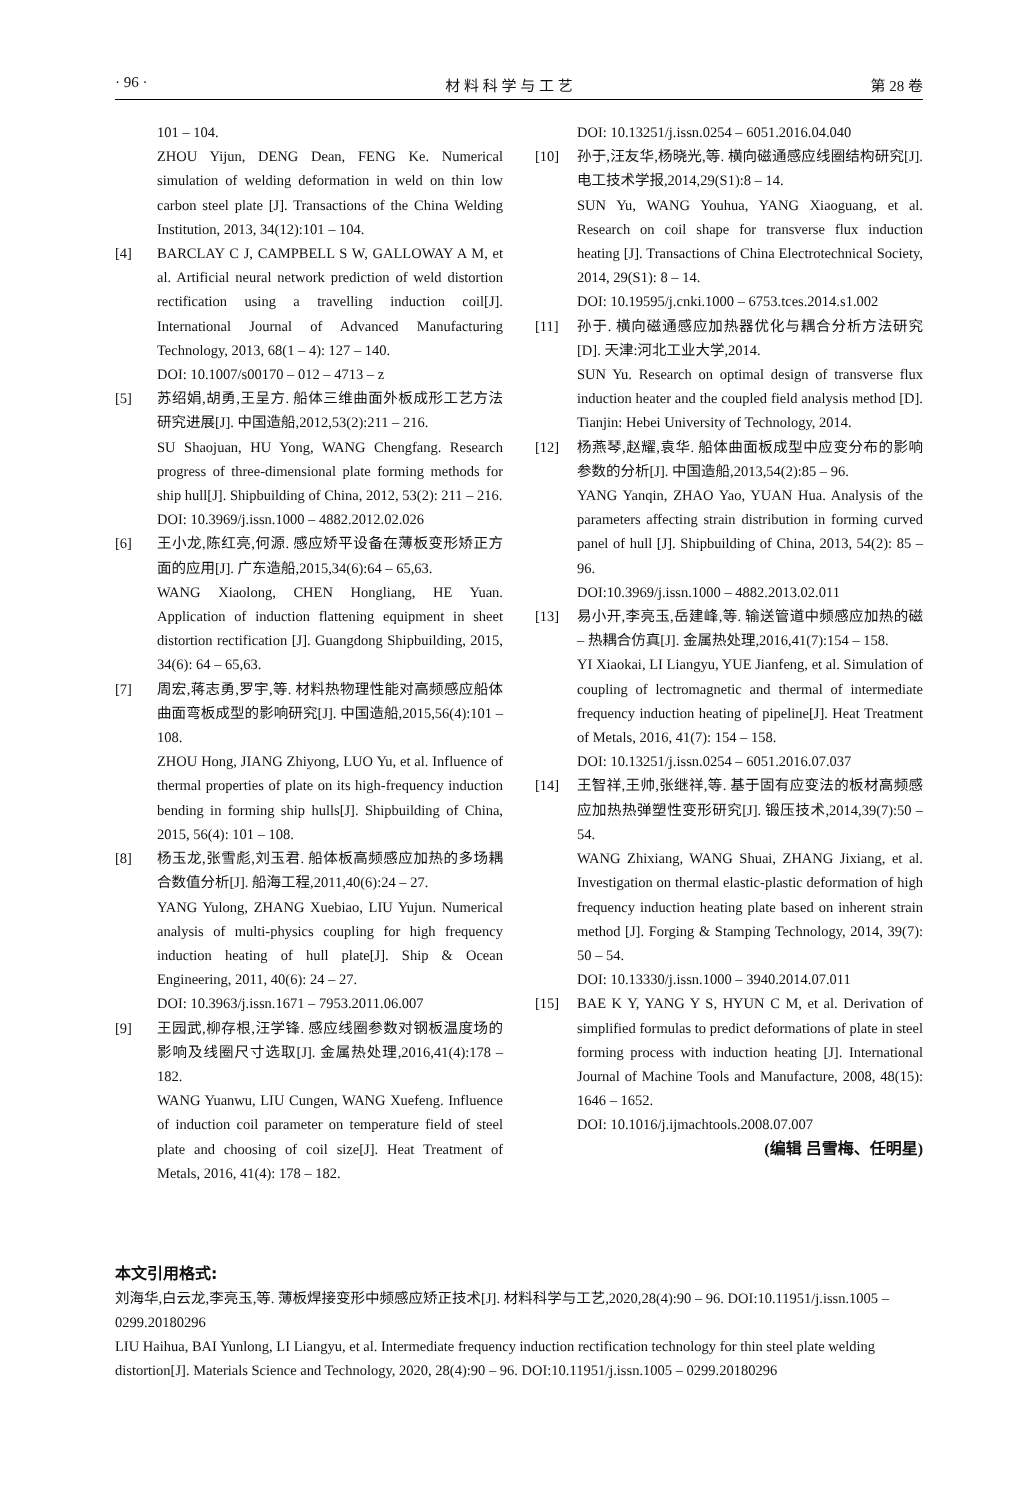· 96 · 材 料 科 学 与 工 艺 第 28 卷
101 – 104.
ZHOU Yijun, DENG Dean, FENG Ke. Numerical simulation of welding deformation in weld on thin low carbon steel plate [J]. Transactions of the China Welding Institution, 2013, 34(12):101 – 104.
[4] BARCLAY C J, CAMPBELL S W, GALLOWAY A M, et al. Artificial neural network prediction of weld distortion rectification using a travelling induction coil[J]. International Journal of Advanced Manufacturing Technology, 2013, 68(1 – 4): 127 – 140.
DOI: 10.1007/s00170 – 012 – 4713 – z
[5] 苏绍娟,胡勇,王呈方. 船体三维曲面外板成形工艺方法研究进展[J]. 中国造船,2012,53(2):211 – 216.
SU Shaojuan, HU Yong, WANG Chengfang. Research progress of three-dimensional plate forming methods for ship hull[J]. Shipbuilding of China, 2012, 53(2): 211 – 216.
DOI: 10.3969/j.issn.1000 – 4882.2012.02.026
[6] 王小龙,陈红亮,何源. 感应矫平设备在薄板变形矫正方面的应用[J]. 广东造船,2015,34(6):64 – 65,63.
WANG Xiaolong, CHEN Hongliang, HE Yuan. Application of induction flattening equipment in sheet distortion rectification [J]. Guangdong Shipbuilding, 2015, 34(6): 64 – 65,63.
[7] 周宏,蒋志勇,罗宇,等. 材料热物理性能对高频感应船体曲面弯板成型的影响研究[J]. 中国造船,2015,56(4):101 – 108.
ZHOU Hong, JIANG Zhiyong, LUO Yu, et al. Influence of thermal properties of plate on its high-frequency induction bending in forming ship hulls[J]. Shipbuilding of China, 2015, 56(4): 101 – 108.
[8] 杨玉龙,张雪彪,刘玉君. 船体板高频感应加热的多场耦合数值分析[J]. 船海工程,2011,40(6):24 – 27.
YANG Yulong, ZHANG Xuebiao, LIU Yujun. Numerical analysis of multi-physics coupling for high frequency induction heating of hull plate[J]. Ship & Ocean Engineering, 2011, 40(6): 24 – 27.
DOI: 10.3963/j.issn.1671 – 7953.2011.06.007
[9] 王园武,柳存根,汪学锋. 感应线圈参数对钢板温度场的影响及线圈尺寸选取[J]. 金属热处理,2016,41(4):178 – 182.
WANG Yuanwu, LIU Cungen, WANG Xuefeng. Influence of induction coil parameter on temperature field of steel plate and choosing of coil size[J]. Heat Treatment of Metals, 2016, 41(4): 178 – 182.
DOI: 10.13251/j.issn.0254 – 6051.2016.04.040
[10] 孙于,汪友华,杨晓光,等. 横向磁通感应线圈结构研究[J]. 电工技术学报,2014,29(S1):8 – 14.
SUN Yu, WANG Youhua, YANG Xiaoguang, et al. Research on coil shape for transverse flux induction heating [J]. Transactions of China Electrotechnical Society, 2014, 29(S1): 8 – 14.
DOI: 10.19595/j.cnki.1000 – 6753.tces.2014.s1.002
[11] 孙于. 横向磁通感应加热器优化与耦合分析方法研究[D]. 天津:河北工业大学,2014.
SUN Yu. Research on optimal design of transverse flux induction heater and the coupled field analysis method [D]. Tianjin: Hebei University of Technology, 2014.
[12] 杨燕琴,赵耀,袁华. 船体曲面板成型中应变分布的影响参数的分析[J]. 中国造船,2013,54(2):85 – 96.
YANG Yanqin, ZHAO Yao, YUAN Hua. Analysis of the parameters affecting strain distribution in forming curved panel of hull [J]. Shipbuilding of China, 2013, 54(2): 85 – 96.
DOI:10.3969/j.issn.1000 – 4882.2013.02.011
[13] 易小开,李亮玉,岳建峰,等. 输送管道中频感应加热的磁 – 热耦合仿真[J]. 金属热处理,2016,41(7):154 – 158.
YI Xiaokai, LI Liangyu, YUE Jianfeng, et al. Simulation of coupling of lectromagnetic and thermal of intermediate frequency induction heating of pipeline[J]. Heat Treatment of Metals, 2016, 41(7): 154 – 158.
DOI: 10.13251/j.issn.0254 – 6051.2016.07.037
[14] 王智祥,王帅,张继祥,等. 基于固有应变法的板材高频感应加热热弹塑性变形研究[J]. 锻压技术,2014,39(7):50 – 54.
WANG Zhixiang, WANG Shuai, ZHANG Jixiang, et al. Investigation on thermal elastic-plastic deformation of high frequency induction heating plate based on inherent strain method [J]. Forging & Stamping Technology, 2014, 39(7): 50 – 54.
DOI: 10.13330/j.issn.1000 – 3940.2014.07.011
[15] BAE K Y, YANG Y S, HYUN C M, et al. Derivation of simplified formulas to predict deformations of plate in steel forming process with induction heating [J]. International Journal of Machine Tools and Manufacture, 2008, 48(15): 1646 – 1652.
DOI: 10.1016/j.ijmachtools.2008.07.007
(编辑 吕雪梅、任明星)
本文引用格式:
刘海华,白云龙,李亮玉,等. 薄板焊接变形中频感应矫正技术[J]. 材料科学与工艺,2020,28(4):90 – 96. DOI:10.11951/j.issn.1005 – 0299.20180296
LIU Haihua, BAI Yunlong, LI Liangyu, et al. Intermediate frequency induction rectification technology for thin steel plate welding distortion[J]. Materials Science and Technology, 2020, 28(4):90 – 96. DOI:10.11951/j.issn.1005 – 0299.20180296